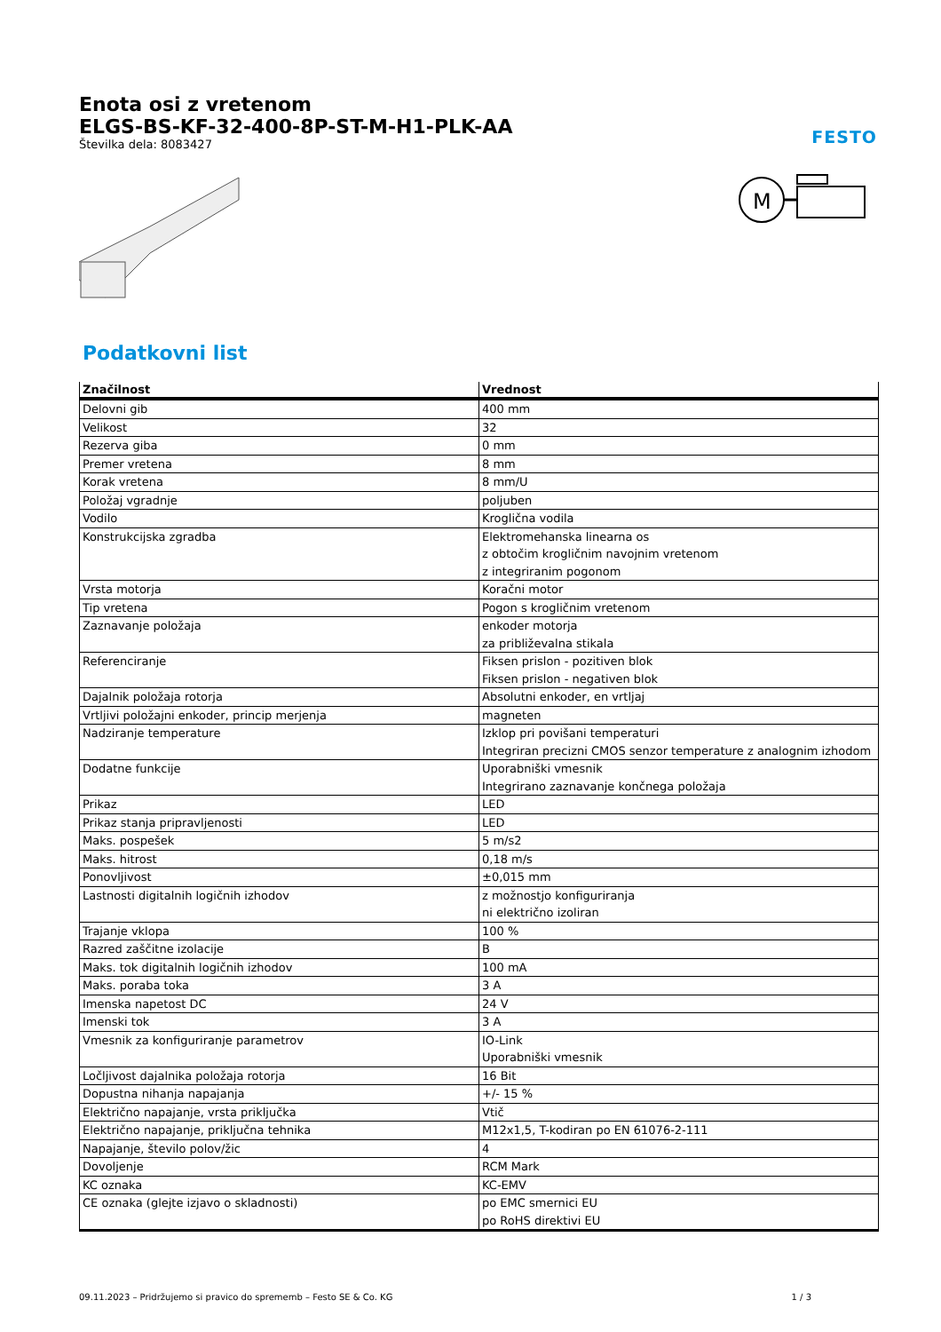FESTO
Enota osi z vretenom
ELGS-BS-KF-32-400-8P-ST-M-H1-PLK-AA
Številka dela: 8083427
M
Podatkovni list
| Značilnost | Vrednost |
| --- | --- |
| Delovni gib | 400 mm |
| Velikost | 32 |
| Rezerva giba | 0 mm |
| Premer vretena | 8 mm |
| Korak vretena | 8 mm/U |
| Položaj vgradnje | poljuben |
| Vodilo | Kroglična vodila |
| Konstrukcijska zgradba | Elektromehanska linearna os z obtočim krogličnim navojnim vretenom z integriranim pogonom |
| Vrsta motorja | Koračni motor |
| Tip vretena | Pogon s krogličnim vretenom |
| Zaznavanje položaja | enkoder motorja za približevalna stikala |
| Referenciranje | Fiksen prislon - pozitiven blok Fiksen prislon - negativen blok |
| Dajalnik položaja rotorja | Absolutni enkoder, en vrtljaj |
| Vrtljivi položajni enkoder, princip merjenja | magneten |
| Nadziranje temperature | Izklop pri povišani temperaturi Integriran precizni CMOS senzor temperature z analognim izhodom |
| Dodatne funkcije | Uporabniški vmesnik Integrirano zaznavanje končnega položaja |
| Prikaz | LED |
| Prikaz stanja pripravljenosti | LED |
| Maks. pospešek | 5 m/s2 |
| Maks. hitrost | 0,18 m/s |
| Ponovljivost | ±0,015 mm |
| Lastnosti digitalnih logičnih izhodov | z možnostjo konfiguriranja ni električno izoliran |
| Trajanje vklopa | 100 % |
| Razred zaščitne izolacije | B |
| Maks. tok digitalnih logičnih izhodov | 100 mA |
| Maks. poraba toka | 3 A |
| Imenska napetost DC | 24 V |
| Imenski tok | 3 A |
| Vmesnik za konfiguriranje parametrov | IO-Link Uporabniški vmesnik |
| Ločljivost dajalnika položaja rotorja | 16 Bit |
| Dopustna nihanja napajanja | +/- 15 % |
| Električno napajanje, vrsta priključka | Vtič |
| Električno napajanje, priključna tehnika | M12x1,5, T-kodiran po EN 61076-2-111 |
| Napajanje, število polov/žic | 4 |
| Dovoljenje | RCM Mark |
| KC oznaka | KC-EMV |
| CE oznaka (glejte izjavo o skladnosti) | po EMC smernici EU po RoHS direktivi EU |
09.11.2023 – Pridržujemo si pravico do sprememb – Festo SE & Co. KG 1 / 3